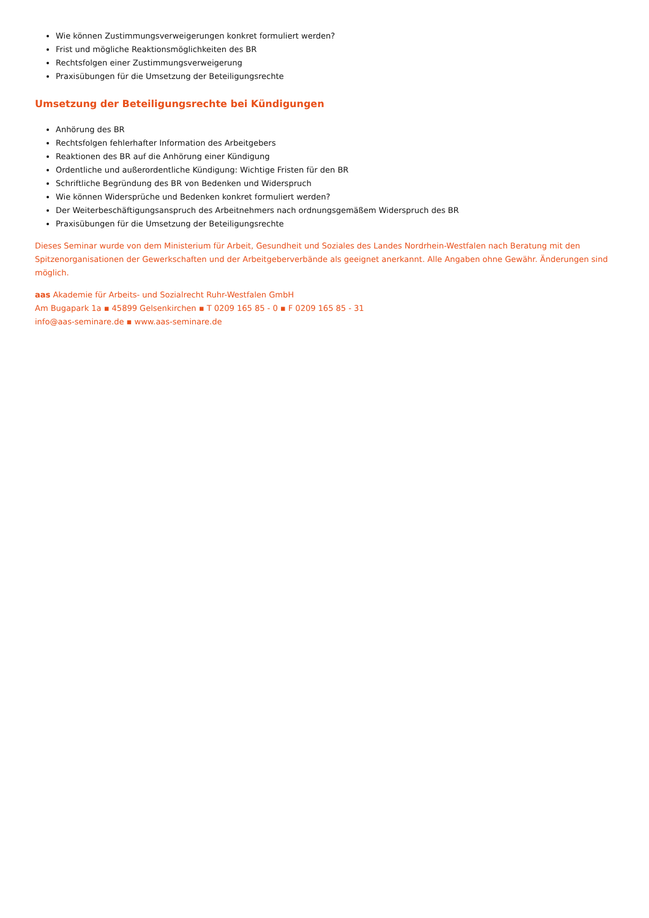Wie können Zustimmungsverweigerungen konkret formuliert werden?
Frist und mögliche Reaktionsmöglichkeiten des BR
Rechtsfolgen einer Zustimmungsverweigerung
Praxisübungen für die Umsetzung der Beteiligungsrechte
Umsetzung der Beteiligungsrechte bei Kündigungen
Anhörung des BR
Rechtsfolgen fehlerhafter Information des Arbeitgebers
Reaktionen des BR auf die Anhörung einer Kündigung
Ordentliche und außerordentliche Kündigung: Wichtige Fristen für den BR
Schriftliche Begründung des BR von Bedenken und Widerspruch
Wie können Widersprüche und Bedenken konkret formuliert werden?
Der Weiterbeschäftigungsanspruch des Arbeitnehmers nach ordnungsgemäßem Widerspruch des BR
Praxisübungen für die Umsetzung der Beteiligungsrechte
Dieses Seminar wurde von dem Ministerium für Arbeit, Gesundheit und Soziales des Landes Nordrhein-Westfalen nach Beratung mit den Spitzenorganisationen der Gewerkschaften und der Arbeitgeberverbände als geeignet anerkannt. Alle Angaben ohne Gewähr. Änderungen sind möglich.
aas Akademie für Arbeits- und Sozialrecht Ruhr-Westfalen GmbH
Am Bugapark 1a ▪ 45899 Gelsenkirchen ▪ T 0209 165 85 - 0 ▪ F 0209 165 85 - 31
info@aas-seminare.de ▪ www.aas-seminare.de